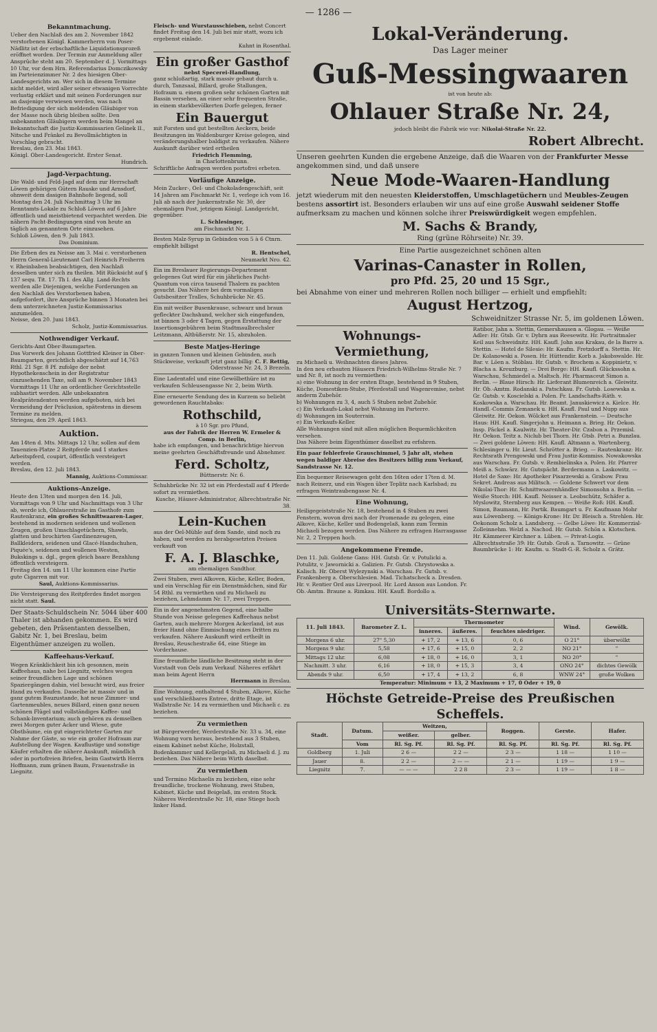— 1286 —
Bekanntmachung.
Ueber den Nachlaß des am 2. November 1842 verstorbenen Königl. Kammerherrn von Poser-Nädlitz ist der erbschaftliche Liquidationsprozeß eröffnet worden. Der Termin zur Anmeldung aller Ansprüche steht am 20. September d. J. Vormittags 10 Uhr, vor dem Hrn. Referendarius Domczikowsky im Parteienzimmer Nr. 2 des hiesigen Ober-Landesgerichts an. Wer sich in diesem Termine nicht meldet, wird aller seiner etwanigen Vorrechte verlustig erklärt und mit seinen Forderungen nur an dasjenige verwiesen werden, was nach Befriedigung der sich meldenden Gläubiger von der Masse noch übrig bleiben sollte. Den unbekannten Gläubigern werden beim Mangel an Bekanntschaft die Justiz-Kommissarien Gelinek II., Nitsche und Fränkel zu Bevollmächtigten in Vorschlag gebracht.
Breslau, den 23. Mai 1843.
Königl. Ober-Landesgericht. Erster Senat.
Hundrich.
Jagd-Verpachtung.
Die Wald- und Feld-Jagd auf dem zur Herrschaft Löwen gehörigen Gütern Rauske und Arnsdorf, ohnweit dem dasigen Bahnhofe liegend, soll Montag den 24. Juli Nachmittag 3 Uhr im Renntamts-Lokale zu Schloß Löwen auf 6 Jahre öffentlich und meistbietend verpachtet werden. Die nähern Pacht-Bedingungen sind von heute an täglich an genanntem Orte einzusehen.
Schloß Löwen, den 9. Juli 1843.
Das Dominium.
Die Erben des zu Neisse am 3. Mai c. verstorbenen Herrn General-Lieutenant Carl Heinrich Freiherrn v. Rheinbaben beabsichtigen, den Nachlaß desselben unter sich zu theilen. Mit Rücksicht auf § 137 sequ. Tit. 17. Th I. des Allg. Land-Rechts werden alle Diejenigen, welche Forderungen an den Nachlaß des Verstorbenen haben, aufgefordert, ihre Ansprüche binnen 3 Monaten bei dem unterzeichneten Justiz-Kommissarius anzumelden.
Neisse, den 20. Juni 1843.
Scholz, Justiz-Kommissarius.
Nothwendiger Verkauf.
Gerichts-Amt Ober-Baumgarten.
Das Vorwerk des Johann Gottfried Kleiner in Ober-Baumgarten, gerichtlich abgeschätzt auf 14,763 Rthl. 21 Sgr. 8 Pf. zufolge der nebst Hypothekenschein in der Registratur einzusehenden Taxe, soll am 9. November 1843 Vormittags 11 Uhr an ordentlicher Gerichtsstelle subhastirt werden. Alle unbekannten Realprätendenten werden aufgeboten, sich bei Vermeidung der Präclusion, spätestens in diesem Termine zu melden.
Striegau, den 29. April 1843.
Auktion.
Am 14ten d. Mts. Mittags 12 Uhr, sollen auf dem Tauenzien-Platze 2 Reitpferde und 1 starkes Arbeitspferd, coupirt, öffentlich versteigert werden.
Breslau, den 12. Juli 1843.
Mannig, Auktions-Commissar.
Auktions-Anzeige.
Heute den 13ten und morgen den 14. Juli, Vormittags von 9 Uhr und Nachmittags von 3 Uhr ab, werde ich, Ohlauerstraße im Gasthofe zum Rautenkranz, ein großes Schnittwaaren-Lager, bestehend in modernen seidenen und wollenen Zeugen, großen Umschlagetüchern, Shawls, glatten und brochirten Gardinenzeugen, Ballkleidern, seidenen und Glacé-Handschuhen, Piquée's, seidenen und wollenen Westen, Bukskings u. dgl., gegen gleich baare Bezahlung öffentlich versteigern.
Freitag den 14. um 11 Uhr kommen eine Partie gute Cigarren mit vor.
Saul, Auktions-Kommissarius.
Die Versteigerung des Reitpferdes findet morgen nicht statt. Saul.
Der Staats-Schuldschein Nr. 5044 über 400 Thaler ist abhanden gekommen. Es wird gebeten, den Präsentanten desselben, Gabitz Nr. 1, bei Breslau, beim Eigenthümer anzeigen zu wollen.
Kaffeehaus-Verkauf.
Wegen Kränklichkeit bin ich gesonnen, mein Kaffeehaus, nahe bei Liegnitz, welches wegen seiner freundlichen Lage und schönen Spaziergängen dahin, viel besucht wird, aus freier Hand zu verkaufen. Dasselbe ist massiv und in ganz gutem Bauzustande, hat neue Zimmer- und Gartenmeubles, neues Billard, einen ganz neuen schönen Flügel und vollständiges Kaffee- und Schank-Inventarium; auch gehören zu demselben zwei Morgen guter Acker und Wiese, gute Obstbäume, ein gut eingerichteter Garten zur Nahme der Gäste, so wie ein großer Hofraum zur Aufstellung der Wagen. Kauflustige und sonstige Käufer erhalten die nähere Auskunft, mündlich oder in portofreien Briefen, beim Gastwirth Herrn Hoffmann, zum grünen Baum, Frauenstraße in Liegnitz.
Fleisch- und Wurstausschieben, nebst Concert findet Freitag den 14. Juli bei mir statt, wozu ich ergebenst einlade.
Kuhnt in Rosenthal.
Ein großer Gasthof
nebst Specerei-Handlung,
ganz schloßartig, stark massiv gebaut durch u. durch, Tanzsaal, Billard, große Stallungen, Hofraum u. einem großen sehr schönen Garten mit Bassin versehen, an einer sehr frequenten Straße, in einem starkbevölkerten Dorfe gelegen, ferner
Ein Bauergut
mit Forsten und gut bestellten Aeckern, beide Besitzungen im Waldenburger Kreise gelegen, sind veränderungshalber baldigst zu verkaufen. Nähere Auskunft darüber wird ertheilen
Friedrich Flemming,
in Charlottenbrunn.
Schriftliche Anfragen werden portofrei erbeten.
Vorläufige Anzeige.
Mein Zucker-, Oel- und Chokoladengeschäft, seit 14 Jahren am Fischmarkt Nr. 1, verlege ich vom 16. Juli ab nach der Junkernstraße Nr. 30, der ehemaligen Post, jetzigem Königl. Landgericht, gegenüber.
L. Schlesinger,
am Fischmarkt Nr. 1.
Besten Malz-Syrup in Gebinden von 5 à 6 Ctnrn. empfiehlt billigst
R. Hentschel,
Neumarkt Nro. 42.
Ein im Breslauer Regierungs-Departement gelegenes Gut wird für ein jährliches Pacht-Quantum von circa tausend Thalern zu pachten gesucht. Das Nähere bei dem vormaligen Gutsbesitzer Tralles, Schuhbrücke Nr. 45.
Ein mit weißer Busenkrause, schwarz und braun gefleckter Dachshund, welcher sich eingefunden, ist binnen 3 oder 4 Tagen, gegen Erstattung der Insertionsgebühren beim Stadtmaulbrechsler Leitzmann, Altbüßerstr. Nr. 15, abzuholen.
Beste Matjes-Heringe
in ganzen Tonnen und kleinen Gebinden, auch Stückweise, verkauft jetzt ganz billig: C. F. Rettig,
Oderstrasse Nr. 24, 3 Brezeln.
Eine Ladentafel und eine Gewölbethüre ist zu verkaufen Schleusengasse Nr. 2, beim Wirth.
Eine erneuerte Sendung des in Kurzem so beliebt gewordenen Rauchtabaks:
Rothschild,
à 10 Sgr. pro Pfund,
aus der Fabrik der Herren W. Ermeler & Comp. in Berlin,
habe ich empfangen, und benachrichtige hiervon meine geehrten Geschäftsfreunde und Abnehmer.
Ferd. Scholtz,
Büttnerstr. Nr. 6.
Schuhbrücke Nr. 32 ist ein Pferdestall auf 4 Pferde sofort zu vermiethen.
Kusche, Häuser-Administrator, Albrechtsstraße Nr. 38.
Lein-Kuchen
aus der Oel-Mühle auf dem Sande, sind noch zu haben, und werden zu herabgesetzten Preisen verkauft von
F. A. J. Blaschke,
am ehemaligen Sandthor.
Zwei Stuben, zwei Alkoven, Küche, Keller, Boden, und ein Verschlag für ein Dienstmädchen, sind für 54 Rthl. zu vermiethen und zu Michaeli zu beziehen, Lehmdamm Nr. 17, zwei Treppen.
Ein in der angenehmsten Gegend, eine halbe Stunde von Neisse gelegenes Kaffeehaus nebst Garten, auch mehrere Morgen Ackerland, ist aus freier Hand ohne Einmischung eines Dritten zu verkaufen. Nähere Auskunft wird ertheilt in Breslau, Reuschestraße 64, eine Stiege im Vorderhause.
Eine freundliche ländliche Besitzung steht in der Vorstadt von Oels zum Verkauf. Näheres erfährt man beim Agent Herrn
Herrmann in Breslau.
Eine Wohnung, enthaltend 4 Stuben, Alkove, Küche und verschließbares Entree, dritte Etage, ist Wallstraße Nr. 14 zu vermiethen und Michaeli c. zu beziehen.
Zu vermiethen
ist Bürgerwerder, Werderstraße Nr. 33 u. 34, eine Wohnung vorn heraus, bestehend aus 3 Stuben, einem Kabinet nebst Küche, Holzstall, Bodenkammer und Kellergelaß, zu Michaeli d. J. zu beziehen. Das Nähere beim Wirth daselbst.
Zu vermiethen
und Termino Michaelis zu beziehen, eine sehr freundliche, trockene Wohnung, zwei Stuben, Kabinet, Küche und Beigelaß, im ersten Stock. Näheres Werderstraße Nr. 18, eine Stiege hoch linker Hand.
Lokal-Veränderung.
Das Lager meiner
Guß-Messingwaaren
ist von heute ab:
Ohlauer Straße Nr. 24,
jedoch bleibt die Fabrik wie vor: Nikolai-Straße Nr. 22.
Robert Albrecht.
Unseren geehrten Kunden die ergebene Anzeige, daß die Waaren von der Frankfurter Messe angekommen sind, und daß unsere
Neue Mode-Waaren-Handlung
jetzt wiederum mit den neuesten Kleiderstoffen, Umschlagetüchern und Meubles-Zeugen bestens assortirt ist. Besonders erlauben wir uns auf eine große Auswahl seidener Stoffe aufmerksam zu machen und können solche ihrer Preiswürdigkeit wegen empfehlen.
M. Sachs & Brandy,
Ring (grüne Röhrseite) Nr. 39.
Eine Partie ausgezeichnet schönen alten
Varinas-Canaster in Rollen,
pro Pfd. 25, 20 und 15 Sgr.,
bei Abnahme von einer und mehreren Rollen noch billiger — erhielt und empfiehlt:
August Hertzog,
Schweidnitzer Strasse Nr. 5, im goldenen Löwen.
Wohnungs-Vermiethung,
zu Michaeli u. Weihnachten dieses Jahres.
In den neu erbauten Häusern Friedrich-Wilhelms-Straße Nr. 7 und Nr. 8, ist noch zu vermiethen:
a) eine Wohnung in der ersten Etage, bestehend in 9 Stuben, Küche, Domestiken-Stube, Pferdestall und Wagenremise, nebst anderm Zubehör.
b) Wohnungen zu 3, 4, auch 5 Stuben nebst Zubehör.
c) Ein Verkaufs-Lokal nebst Wohnung im Parterre.
d) Wohnungen im Souterrain.
e) Ein Verkaufs-Keller.
Alle Wohnungen sind mit allen möglichen Bequemlichkeiten versehen.
Das Nähere beim Eigenthümer daselbst zu erfahren.
Ein paar fehlerfreie Grauschimmel, 5 Jahr alt, stehen wegen baldiger Abreise des Besitzers billig zum Verkauf, Sandstrasse Nr. 12.
Ein bequemer Reisewagen geht den 16ten oder 17ten d. M. nach Reinerz, und ein Wagen über Teplitz nach Karlsbad; zu erfragen Weintraubengasse Nr. 4.
Eine Wohnung,
Heiligegeiststraße Nr. 18, bestehend in 4 Stuben zu zwei Fenstern, wovon drei nach der Promenade zu gelegen, eine Alkove, Küche, Keller und Bodengelaß, kann zum Termin Michaeli bezogen werden. Das Nähere zu erfragen Harrasgasse Nr. 2, 2 Treppen hoch.
Angekommene Fremde.
Den 11. Juli. Goldene Gans: HH. Gutsb. Gr. v. Potulicki a. Potulitz, v. Jawornicki a. Galizien. Fr. Gutsb. Chrystowska a. Kalisch. Hr. Oberst Wylezynski a. Warschau. Fr. Gutsb. v. Frankenberg a. Oberschlesien. Mad. Tichatscheck a. Dresden. Hr. v. Rentier Ord aus Liverpool. Hr. Lord Anson aus London. Fr. Ob.-Amtm. Braune a. Rimkau. HH. Kaufl. Bordollo a.
Ratibor, Jahn a. Stettin, Gemershausen a. Glogau. — Weiße Adler: Hr. Gtsb. Gr. v. Dyhrn aus Reesewitz. Hr. Portraitmaler Keil aus Schweidnitz. HH. Kaufl. John aus Krakau, de la Barre a. Stettin. — Hotel de Silesie: Hr. Kaufm. Fretzdorff a. Stettin. Hr. Dr. Kolanowski a. Posen. Hr. Hüttendir. Korb a. Jakobswalde. Hr. Bar. v. Löen a. Stöblau. Hr. Gutsb. v. Brochem a. Koppinietz, v. Blacha a. Kreuzburg. — Drei Berge: HH. Kaufl. Glückssohn a. Warschau, Schmiedel a. Maltsch. Hr. Pharmaceut Simon a. Berlin. — Blaue Hirsch: Hr. Lieferant Blumenreich a. Gleiwitz. Hr. Ob.-Amtm. Rodanski a. Patschkau. Fr. Gutsb. Losewska a. Gr. Gutsb. v. Koscielski a. Polen. Fr. Landschafts-Räth. v. Koskowska a. Warschau. Hr. Beamt. Januskiewicz a. Kielce. Hr. Handl.-Commis Zemanek u. HH. Kaufl. Paul und Nupp aus Gleiwitz. Hr. Oekon. Wölcket aus Frankenstein. — Deutsche Haus: HH. Kaufl. Singerjohn u. Heimann a. Brieg. Hr. Oekon. Insp. Päckel a. Kaulwitz. Hr. Theater-Dir. Czabon a. Przemisl. Hr. Oekon. Teitz a. Niclub bei Thorn. Hr. Gtsb. Petri a. Bunzlau. — Zwei goldene Löwen: HH. Kaufl. Altmann a. Wartenberg, Schlesinger u. Hr. Lieut. Schrötter a. Brieg. — Rautenkranz: Hr. Rechtsrath Prengowski und Frau Justiz-Kommiss. Nowakowska aus Warschau. Fr. Gutsb. v. Rembielinska a. Polen. Hr. Pfarrer Meiß a. Schwärz. Hr. Gutspächt. Berdermann a. Laskowitz. — Hotel de Saxe: Hr. Apotheker Pisarzewski a. Grabow. Frau Sekret. Andreas aus Militsch. — Goldene Schwert vor dem Nikolai-Thor: Hr. Schnittwaarenhändler Simonsohn a. Berlin. — Weiße Storch: HH. Kaufl. Neisser a. Leobschütz, Schäfer a. Myslowitz, Sternberg aus Kempen. — Weiße Roß: HH. Kaufl. Simon, Baumann, Hr. Partik. Baumgart u. Fr. Kaufmann Mohr aus Löwenberg. — Königs-Krone: Hr. Dr. Bleisch a. Strehlen. Hr. Oekonom Scholz a. Landsberg. — Gelbe Löwe: Hr. Kommerzial-Zolleinnehm. Welzl a. Nachod. Hr. Gutsb. Schön a. Klotschen. Hr. Kämmerer Kirchner a. Lüben. — Privat-Logis. Albrechtsstraße 39: Hr. Gutsb. Groß a. Tarnowitz. — Grüne Baumbrücke 1: Hr. Kaufm. u. Stadt-G.-R. Scholz a. Grätz.
Universitäts-Sternwarte.
| 11. Juli 1843. | Barometer Z. L. | Thermometer | | | Wind. | Gewölk. |
| --- | --- | --- | --- | --- | --- | --- |
| | | inneres. | äußeres. | feuchtes niedriger. | | |
| Morgens 6 uhr. | 27" 5,30 | + 17, 2 | + 13, 6 | 0, 6 | O 21° | überwölkt |
| Morgens 9 uhr. | 5,58 | + 17, 6 | + 15, 0 | 2, 2 | NO 21° | " |
| Mittags 12 uhr. | 6,08 | + 18, 0 | + 16, 0 | 3, 1 | NO 20° | " |
| Nachmitt. 3 uhr. | 6,16 | + 18, 0 | + 15, 3 | 3, 4 | ONO 24° | dichtes Gewölk |
| Abends 9 uhr. | 6,50 | + 17, 4 | + 13, 2 | 6, 8 | WNW 24° | große Wolken |
Temperatur: Minimum + 13, 2 Maximum + 17, 0 Oder + 19, 0
Höchste Getreide-Preise des Preußischen Scheffels.
| Stadt. | Datum. | Weitzen, | | Roggen. | Gerste. | Hafer. |
| --- | --- | --- | --- | --- | --- | --- |
| | | weißer. | gelber. | | | |
| | Vom | Rl. Sg. Pf. | Rl. Sg. Pf. | Rl. Sg. Pf. | Rl. Sg. Pf. | Rl. Sg. Pf. |
| Goldberg | 1. Juli | 2 6 — | 2 2 — | 2 3 — | 1 18 — | 1 10 — |
| Jauer | 8. | 2 2 — | 2 — — | 2 1 — | 1 19 — | 1 9 — |
| Liegnitz | 7. | — — — | 2 2 8 | 2 3 — | 1 19 — | 1 8 — |